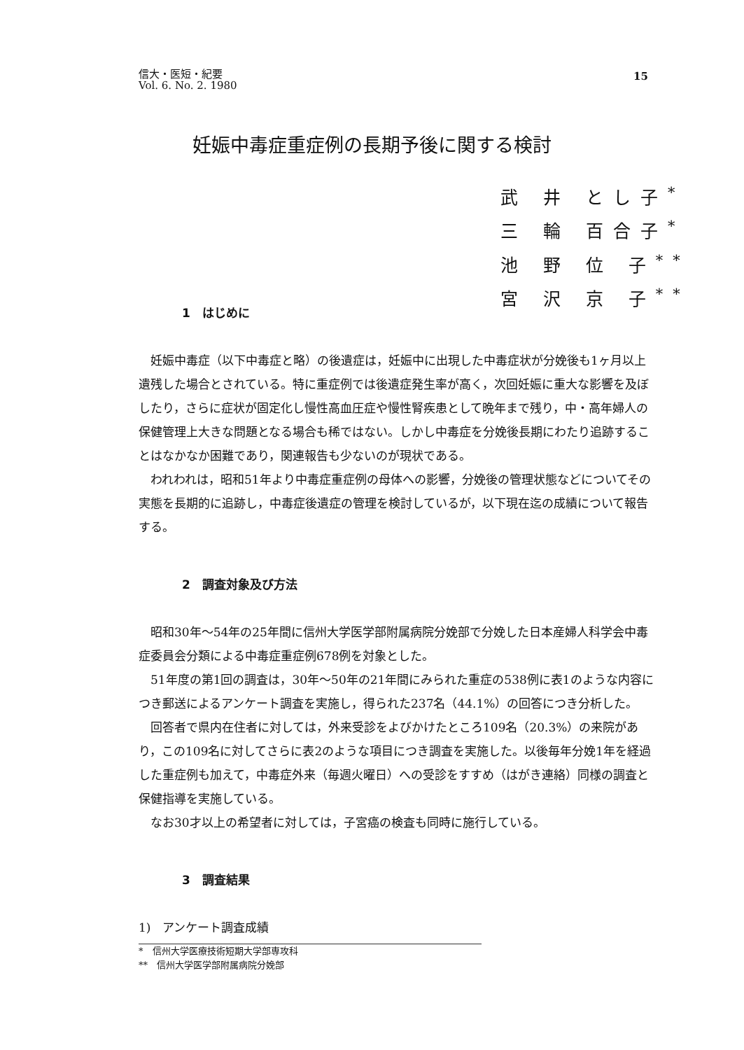信大・医短・紀要
Vol. 6. No. 2. 1980
15
妊娠中毒症重症例の長期予後に関する検討
武 井 とし子<sup>*</sup>
三 輪 百合子<sup>*</sup>
池 野 位 子<sup>**</sup>
宮 沢 京 子<sup>**</sup>
1　はじめに
妊娠中毒症（以下中毒症と略）の後遺症は，妊娠中に出現した中毒症状が分娩後も1ヶ月以上遺残した場合とされている。特に重症例では後遺症発生率が高く，次回妊娠に重大な影響を及ぼしたり，さらに症状が固定化し慢性高血圧症や慢性腎疾患として晩年まで残り，中・高年婦人の保健管理上大きな問題となる場合も稀ではない。しかし中毒症を分娩後長期にわたり追跡することはなかなか困難であり，関連報告も少ないのが現状である。
われわれは，昭和51年より中毒症重症例の母体への影響，分娩後の管理状態などについてその実態を長期的に追跡し，中毒症後遺症の管理を検討しているが，以下現在迄の成績について報告する。
2　調査対象及び方法
昭和30年～54年の25年間に信州大学医学部附属病院分娩部で分娩した日本産婦人科学会中毒症委員会分類による中毒症重症例678例を対象とした。
51年度の第1回の調査は，30年～50年の21年間にみられた重症の538例に表1のような内容につき郵送によるアンケート調査を実施し，得られた237名（44.1%）の回答につき分析した。
回答者で県内在住者に対しては，外来受診をよびかけたところ109名（20.3%）の来院があり，この109名に対してさらに表2のような項目につき調査を実施した。以後毎年分娩1年を経過した重症例も加えて，中毒症外来（毎週火曜日）への受診をすすめ（はがき連絡）同様の調査と保健指導を実施している。
なお30才以上の希望者に対しては，子宮癌の検査も同時に施行している。
3　調査結果
1)　アンケート調査成績
*　信州大学医療技術短期大学部専攻科
**　信州大学医学部附属病院分娩部